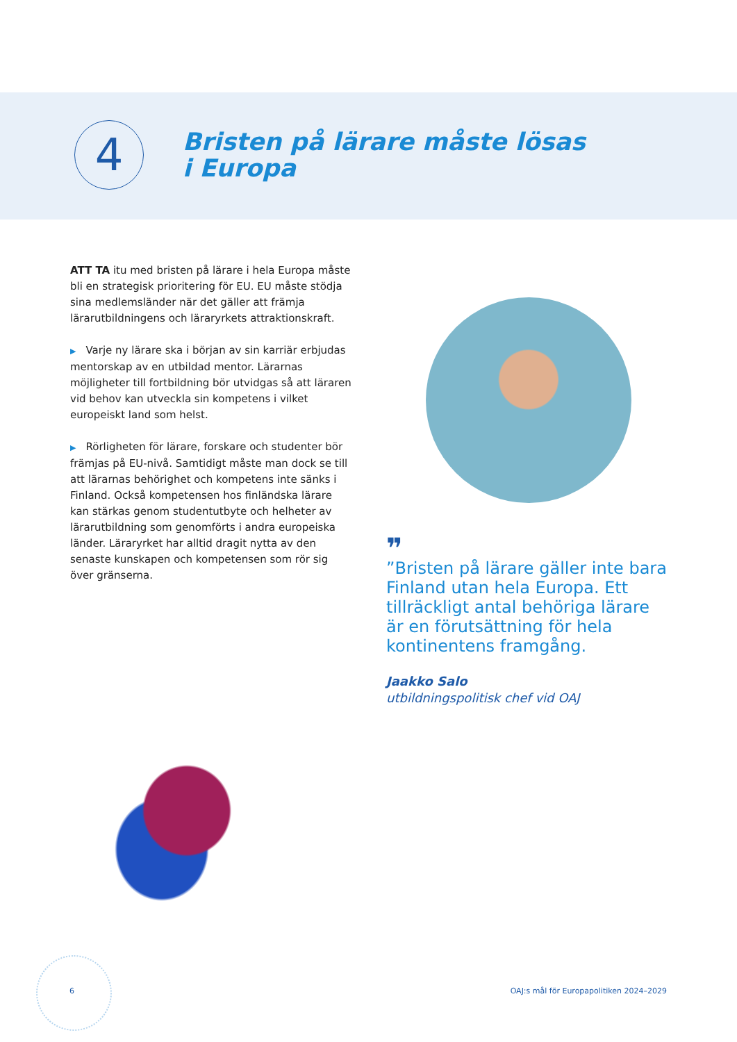4
Bristen på lärare måste lösas
i Europa
ATT TA itu med bristen på lärare i hela Europa måste bli en strategisk prioritering för EU. EU måste stödja sina medlemsländer när det gäller att främja lärarutbildningens och läraryrkets attraktionskraft.
▶ Varje ny lärare ska i början av sin karriär erbjudas mentorskap av en utbildad mentor. Lärarnas möjligheter till fortbildning bör utvidgas så att läraren vid behov kan utveckla sin kompetens i vilket europeiskt land som helst.
▶ Rörligheten för lärare, forskare och studenter bör främjas på EU-nivå. Samtidigt måste man dock se till att lärarnas behörighet och kompetens inte sänks i Finland. Också kompetensen hos finländska lärare kan stärkas genom studentutbyte och helheter av lärarutbildning som genomförts i andra europeiska länder. Läraryrket har alltid dragit nytta av den senaste kunskapen och kompetensen som rör sig över gränserna.
❞
”Bristen på lärare gäller inte bara Finland utan hela Europa. Ett tillräckligt antal behöriga lärare är en förutsättning för hela kontinentens framgång.
Jaakko Salo
utbildningspolitisk chef vid OAJ
6
OAJ:s mål för Europapolitiken 2024–2029